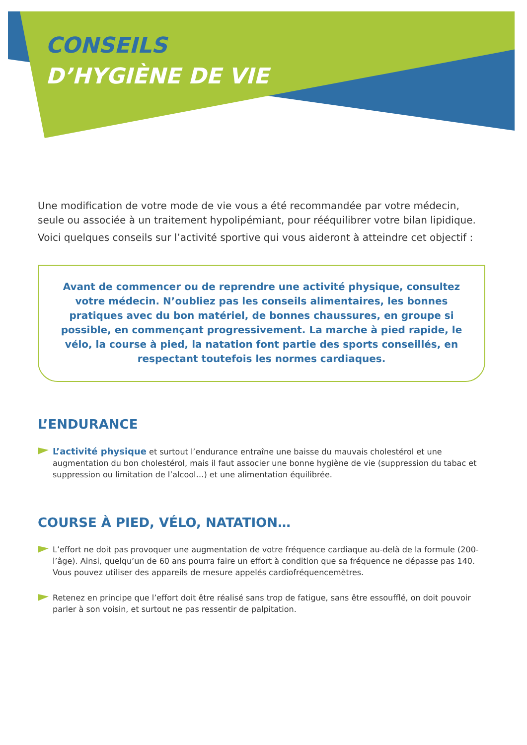CONSEILS
D’HYGIÈNE DE VIE
Une modification de votre mode de vie vous a été recommandée par votre médecin, seule ou associée à un traitement hypolipémiant, pour rééquilibrer votre bilan lipidique.
Voici quelques conseils sur l’activité sportive qui vous aideront à atteindre cet objectif :
Avant de commencer ou de reprendre une activité physique, consultez votre médecin. N’oubliez pas les conseils alimentaires, les bonnes pratiques avec du bon matériel, de bonnes chaussures, en groupe si possible, en commençant progressivement. La marche à pied rapide, le vélo, la course à pied, la natation font partie des sports conseillés, en respectant toutefois les normes cardiaques.
L’ENDURANCE
L’activité physique et surtout l’endurance entraîne une baisse du mauvais cholestérol et une augmentation du bon cholestérol, mais il faut associer une bonne hygiène de vie (suppression du tabac et suppression ou limitation de l’alcool…) et une alimentation équilibrée.
COURSE À PIED, VÉLO, NATATION…
L’effort ne doit pas provoquer une augmentation de votre fréquence cardiaque au-delà de la formule (200-l’âge). Ainsi, quelqu’un de 60 ans pourra faire un effort à condition que sa fréquence ne dépasse pas 140. Vous pouvez utiliser des appareils de mesure appelés cardiofréquencemètres.
Retenez en principe que l’effort doit être réalisé sans trop de fatigue, sans être essoufflé, on doit pouvoir parler à son voisin, et surtout ne pas ressentir de palpitation.